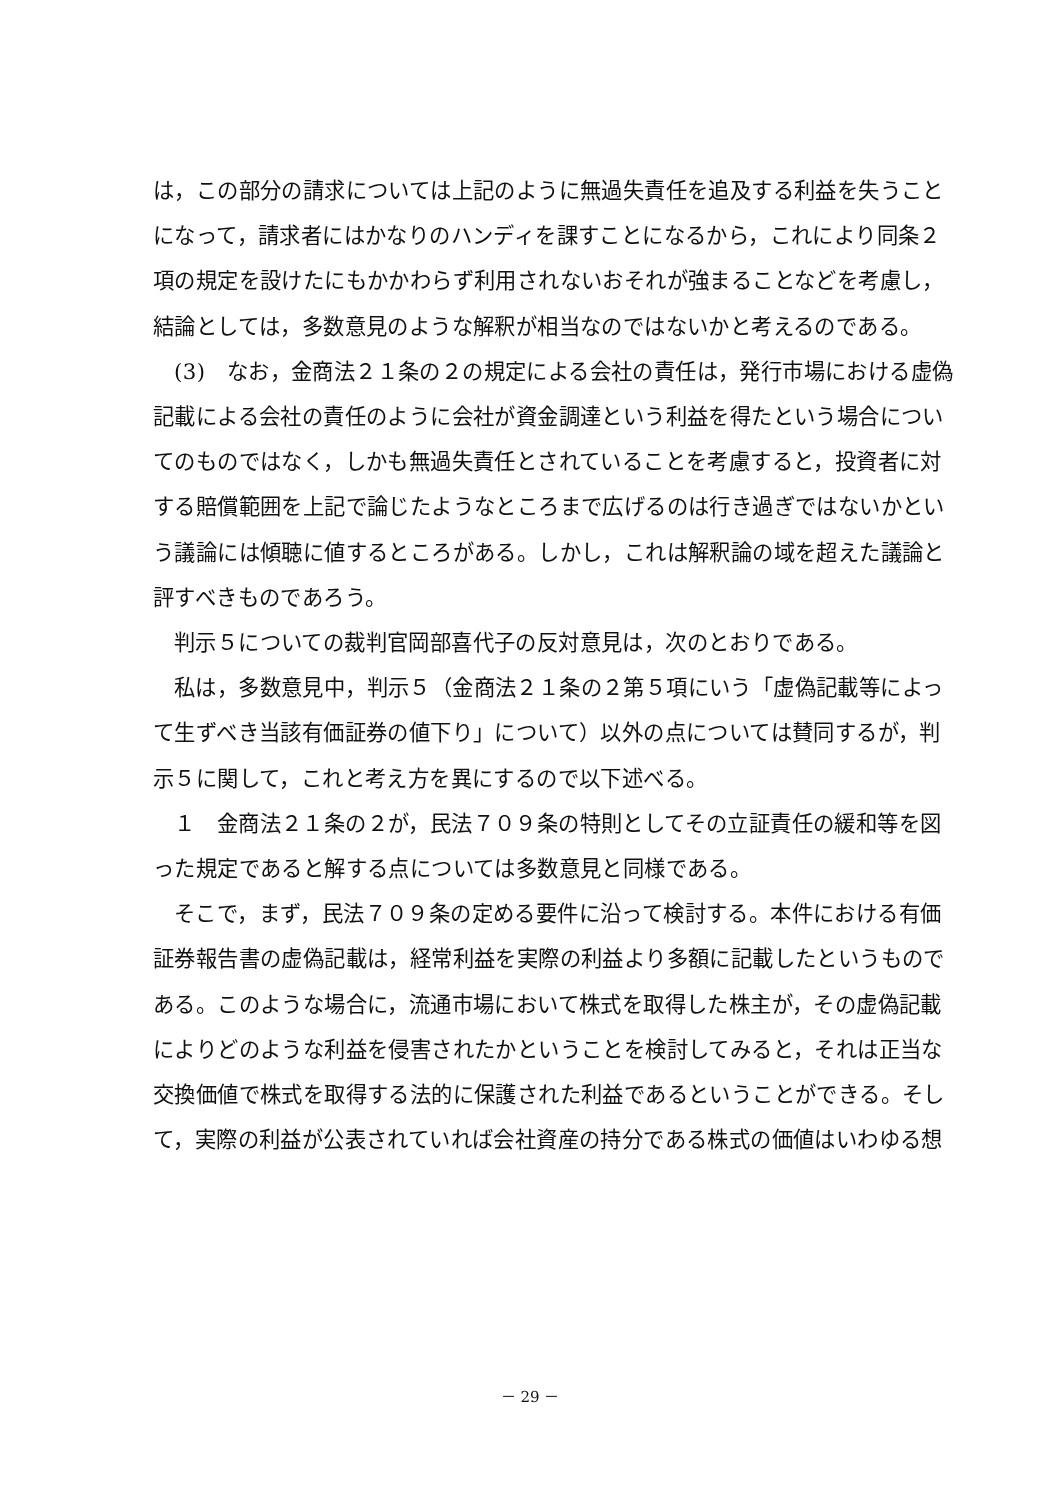は，この部分の請求については上記のように無過失責任を追及する利益を失うことになって，請求者にはかなりのハンディを課すことになるから，これにより同条２項の規定を設けたにもかかわらず利用されないおそれが強まることなどを考慮し，結論としては，多数意見のような解釈が相当なのではないかと考えるのである。
(3)　なお，金商法２１条の２の規定による会社の責任は，発行市場における虚偽記載による会社の責任のように会社が資金調達という利益を得たという場合についてのものではなく，しかも無過失責任とされていることを考慮すると，投資者に対する賠償範囲を上記で論じたようなところまで広げるのは行き過ぎではないかという議論には傾聴に値するところがある。しかし，これは解釈論の域を超えた議論と評すべきものであろう。
判示５についての裁判官岡部喜代子の反対意見は，次のとおりである。
私は，多数意見中，判示５（金商法２１条の２第５項にいう「虚偽記載等によって生ずべき当該有価証券の値下り」について）以外の点については賛同するが，判示５に関して，これと考え方を異にするので以下述べる。
１　金商法２１条の２が，民法７０９条の特則としてその立証責任の緩和等を図った規定であると解する点については多数意見と同様である。
そこで，まず，民法７０９条の定める要件に沿って検討する。本件における有価証券報告書の虚偽記載は，経常利益を実際の利益より多額に記載したというものである。このような場合に，流通市場において株式を取得した株主が，その虚偽記載によりどのような利益を侵害されたかということを検討してみると，それは正当な交換価値で株式を取得する法的に保護された利益であるということができる。そして，実際の利益が公表されていれば会社資産の持分である株式の価値はいわゆる想
－ 29 －